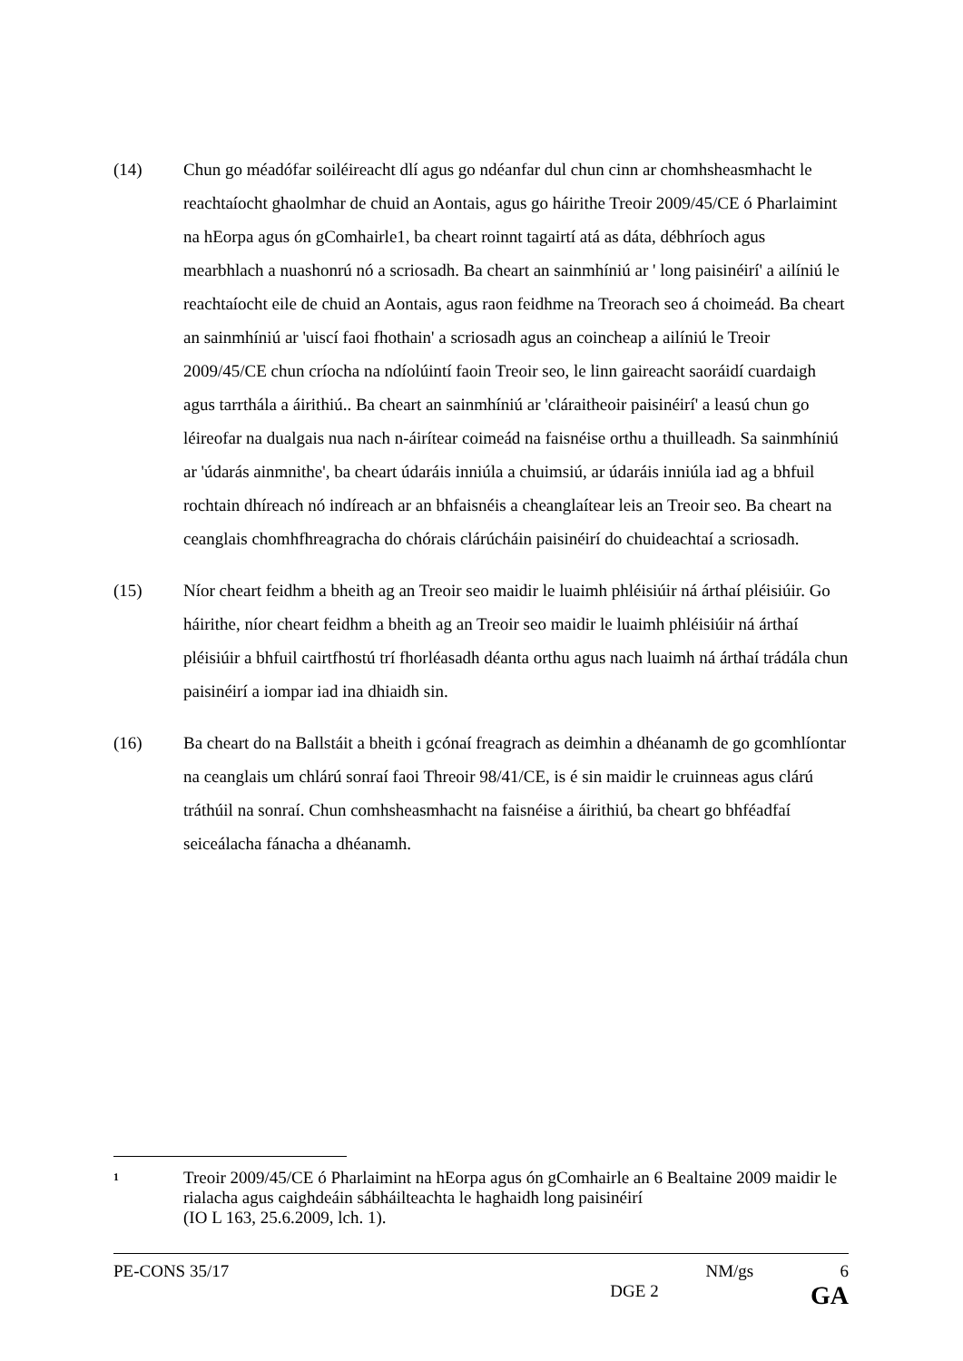(14) Chun go méadófar soiléireacht dlí agus go ndéanfar dul chun cinn ar chomhsheasmhacht le reachtaíocht ghaolmhar de chuid an Aontais, agus go háirithe Treoir 2009/45/CE ó Pharlaimint na hEorpa agus ón gComhairle1, ba cheart roinnt tagairtí atá as dáta, débhríoch agus mearbhlach a nuashonrú nó a scriosadh. Ba cheart an sainmhíniú ar ' long paisinéirí' a ailíniú le reachtaíocht eile de chuid an Aontais, agus raon feidhme na Treorach seo á choimeád. Ba cheart an sainmhíniú ar 'uiscí faoi fhothain' a scriosadh agus an coincheap a ailíniú le Treoir 2009/45/CE chun críocha na ndíolúintí faoin Treoir seo, le linn gaireacht saoráidí cuardaigh agus tarrthála a áirithiú.. Ba cheart an sainmhíniú ar 'cláraitheoir paisinéirí' a leasú chun go léireofar na dualgais nua nach n-áirítear coimeád na faisnéise orthu a thuilleadh. Sa sainmhíniú ar 'údarás ainmnithe', ba cheart údaráis inniúla a chuimsiú, ar údaráis inniúla iad ag a bhfuil rochtain dhíreach nó indíreach ar an bhfaisnéis a cheanglaítear leis an Treoir seo. Ba cheart na ceanglais chomhfhreagracha do chórais clárúcháin paisinéirí do chuideachtaí a scriosadh.
(15) Níor cheart feidhm a bheith ag an Treoir seo maidir le luaimh phléisiúir ná árthaí pléisiúir. Go háirithe, níor cheart feidhm a bheith ag an Treoir seo maidir le luaimh phléisiúir ná árthaí pléisiúir a bhfuil cairtfhostú trí fhorléasadh déanta orthu agus nach luaimh ná árthaí trádála chun paisinéirí a iompar iad ina dhiaidh sin.
(16) Ba cheart do na Ballstáit a bheith i gcónaí freagrach as deimhin a dhéanamh de go gcomhlíontar na ceanglais um chlárú sonraí faoi Threoir 98/41/CE, is é sin maidir le cruinneas agus clárú tráthúil na sonraí. Chun comhsheasmhacht na faisnéise a áirithiú, ba cheart go bhféadfaí seiceálacha fánacha a dhéanamh.
<sup>1</sup>
Treoir 2009/45/CE ó Pharlaimint na hEorpa agus ón gComhairle an 6 Bealtaine 2009 maidir le rialacha agus caighdeáin sábháilteachta le haghaidh long paisinéirí
(IO L 163, 25.6.2009, lch. 1).
PE-CONS 35/17 NM/gs 6
DGE 2 GA